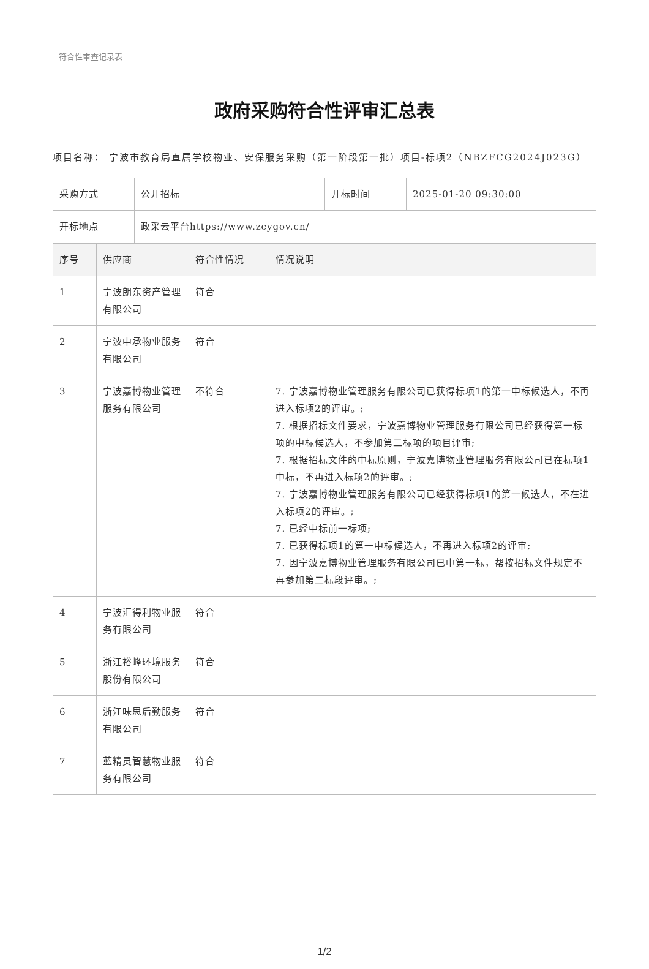符合性审查记录表
政府采购符合性评审汇总表
项目名称： 宁波市教育局直属学校物业、安保服务采购（第一阶段第一批）项目-标项2（NBZFCG2024J023G）
| 采购方式 | 公开招标 | 开标时间 | 2025-01-20 09:30:00 |
| 开标地点 | 政采云平台https://www.zcygov.cn/ | | |
| 序号 | 供应商 | 符合性情况 | 情况说明 |
| --- | --- | --- | --- |
| 1 | 宁波朗东资产管理有限公司 | 符合 | |
| 2 | 宁波中承物业服务有限公司 | 符合 | |
| 3 | 宁波嘉博物业管理服务有限公司 | 不符合 | 7. 宁波嘉博物业管理服务有限公司已获得标项1的第一中标候选人，不再进入标项2的评审。; 7. 根据招标文件要求，宁波嘉博物业管理服务有限公司已经获得第一标项的中标候选人，不参加第二标项的项目评审; 7. 根据招标文件的中标原则，宁波嘉博物业管理服务有限公司已在标项1中标，不再进入标项2的评审。; 7. 宁波嘉博物业管理服务有限公司已经获得标项1的第一候选人，不在进入标项2的评审。; 7. 已经中标前一标项; 7. 已获得标项1的第一中标候选人，不再进入标项2的评审; 7. 因宁波嘉博物业管理服务有限公司已中第一标，帮按招标文件规定不再参加第二标段评审。; |
| 4 | 宁波汇得利物业服务有限公司 | 符合 | |
| 5 | 浙江裕峰环境服务股份有限公司 | 符合 | |
| 6 | 浙江味思后勤服务有限公司 | 符合 | |
| 7 | 蓝精灵智慧物业服务有限公司 | 符合 | |
1/2